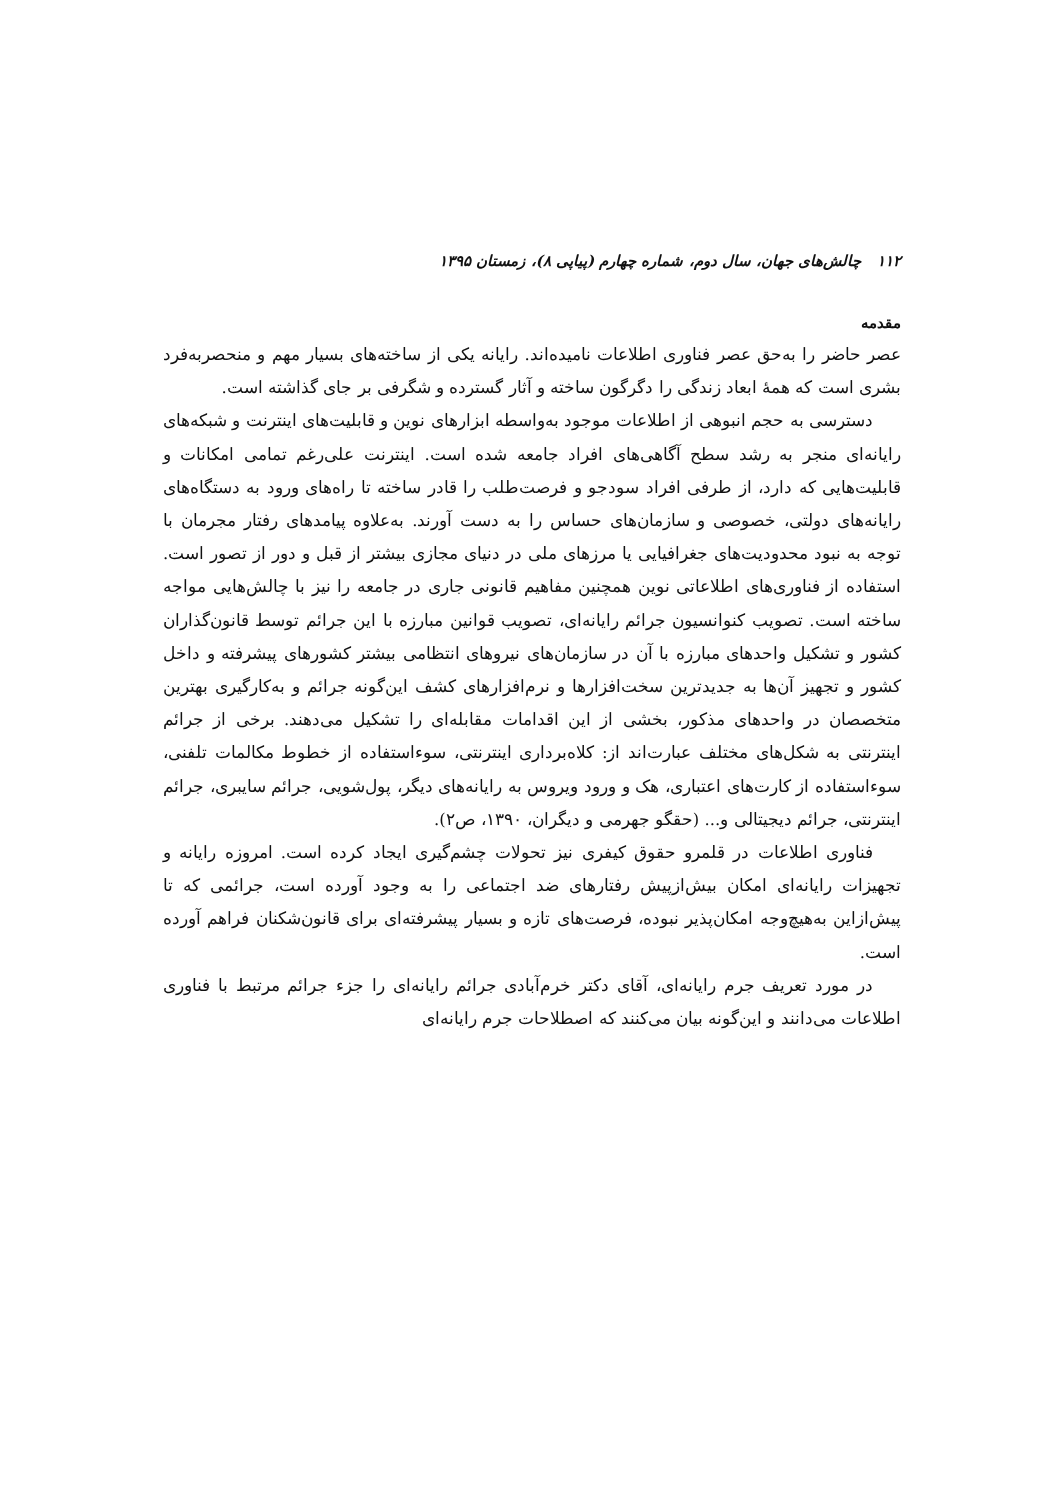۱۱۲ چالش‌های جهان، سال دوم، شماره چهارم (پیاپی ۸)، زمستان ۱۳۹۵
مقدمه
عصر حاضر را به‌حق عصر فناوری اطلاعات نامیده‌اند. رایانه یکی از ساخته‌های بسیار مهم و منحصربه‌فرد بشری است که همهٔ ابعاد زندگی را دگرگون ساخته و آثار گسترده و شگرفی بر جای گذاشته است.
دسترسی به حجم انبوهی از اطلاعات موجود به‌واسطه ابزارهای نوین و قابلیت‌های اینترنت و شبکه‌های رایانه‌ای منجر به رشد سطح آگاهی‌های افراد جامعه شده است. اینترنت علی‌رغم تمامی امکانات و قابلیت‌هایی که دارد، از طرفی افراد سودجو و فرصت‌طلب را قادر ساخته تا راه‌های ورود به دستگاه‌های رایانه‌های دولتی، خصوصی و سازمان‌های حساس را به دست آورند. به‌علاوه پیامدهای رفتار مجرمان با توجه به نبود محدودیت‌های جغرافیایی یا مرزهای ملی در دنیای مجازی بیشتر از قبل و دور از تصور است. استفاده از فناوری‌های اطلاعاتی نوین همچنین مفاهیم قانونی جاری در جامعه را نیز با چالش‌هایی مواجه ساخته است. تصویب کنوانسیون جرائم رایانه‌ای، تصویب قوانین مبارزه با این جرائم توسط قانون‌گذاران کشور و تشکیل واحدهای مبارزه با آن در سازمان‌های نیروهای انتظامی بیشتر کشورهای پیشرفته و داخل کشور و تجهیز آن‌ها به جدیدترین سخت‌افزارها و نرم‌افزارهای کشف این‌گونه جرائم و به‌کارگیری بهترین متخصصان در واحدهای مذکور، بخشی از این اقدامات مقابله‌ای را تشکیل می‌دهند. برخی از جرائم اینترنتی به شکل‌های مختلف عبارت‌اند از: کلاه‌برداری اینترنتی، سوءاستفاده از خطوط مکالمات تلفنی، سوءاستفاده از کارت‌های اعتباری، هک و ورود ویروس به رایانه‌های دیگر، پول‌شویی، جرائم سایبری، جرائم اینترنتی، جرائم دیجیتالی و... (حقگو جهرمی و دیگران، ۱۳۹۰، ص۲).
فناوری اطلاعات در قلمرو حقوق کیفری نیز تحولات چشم‌گیری ایجاد کرده است. امروزه رایانه و تجهیزات رایانه‌ای امکان بیش‌ازپیش رفتارهای ضد اجتماعی را به وجود آورده است، جرائمی که تا پیش‌ازاین به‌هیچ‌وجه امکان‌پذیر نبوده، فرصت‌های تازه و بسیار پیشرفته‌ای برای قانون‌شکنان فراهم آورده است.
در مورد تعریف جرم رایانه‌ای، آقای دکتر خرم‌آبادی جرائم رایانه‌ای را جزء جرائم مرتبط با فناوری اطلاعات می‌دانند و این‌گونه بیان می‌کنند که اصطلاحات جرم رایانه‌ای